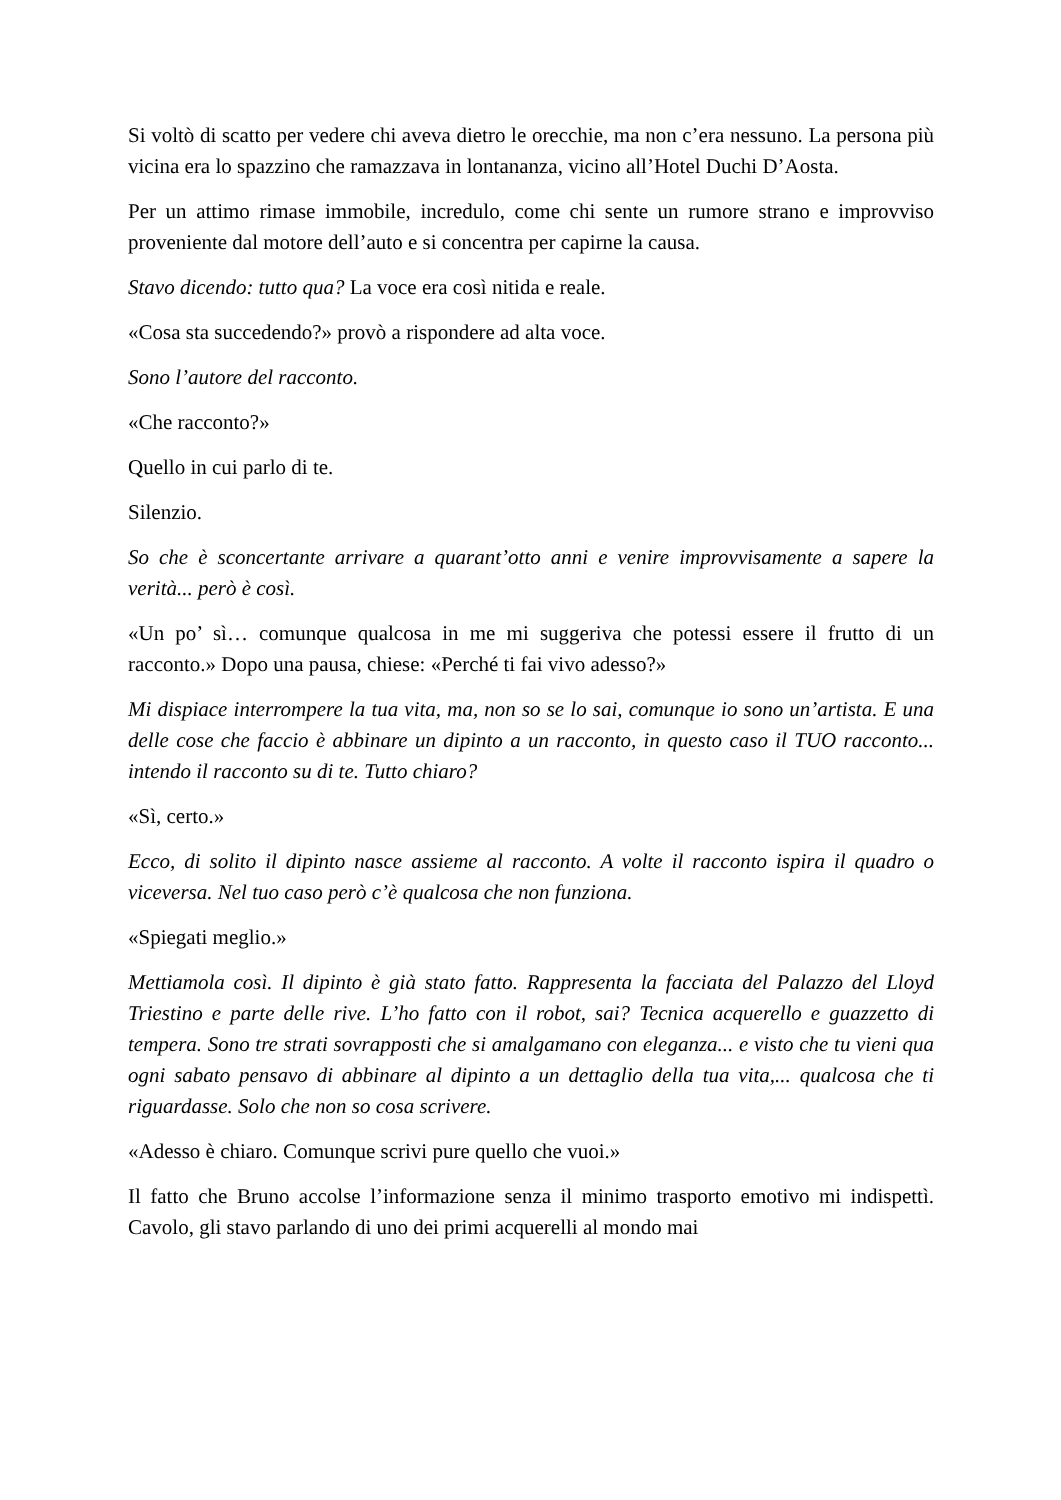Si voltò di scatto per vedere chi aveva dietro le orecchie, ma non c’era nessuno. La persona più vicina era lo spazzino che ramazzava in lontananza, vicino all’Hotel Duchi D’Aosta.
Per un attimo rimase immobile, incredulo, come chi sente un rumore strano e improvviso proveniente dal motore dell’auto e si concentra per capirne la causa.
Stavo dicendo: tutto qua? La voce era così nitida e reale.
«Cosa sta succedendo?» provò a rispondere ad alta voce.
Sono l’autore del racconto.
«Che racconto?»
Quello in cui parlo di te.
Silenzio.
So che è sconcertante arrivare a quarant’otto anni e venire improvvisamente a sapere la verità... però è così.
«Un po’ sì… comunque qualcosa in me mi suggeriva che potessi essere il frutto di un racconto.» Dopo una pausa, chiese: «Perché ti fai vivo adesso?»
Mi dispiace interrompere la tua vita, ma, non so se lo sai, comunque io sono un’artista. E una delle cose che faccio è abbinare un dipinto a un racconto, in questo caso il TUO racconto... intendo il racconto su di te. Tutto chiaro?
«Sì, certo.»
Ecco, di solito il dipinto nasce assieme al racconto. A volte il racconto ispira il quadro o viceversa. Nel tuo caso però c’è qualcosa che non funziona.
«Spiegati meglio.»
Mettiamola così. Il dipinto è già stato fatto. Rappresenta la facciata del Palazzo del Lloyd Triestino e parte delle rive. L’ho fatto con il robot, sai? Tecnica acquerello e guazzetto di tempera. Sono tre strati sovrapposti che si amalgamano con eleganza... e visto che tu vieni qua ogni sabato pensavo di abbinare al dipinto a un dettaglio della tua vita,... qualcosa che ti riguardasse. Solo che non so cosa scrivere.
«Adesso è chiaro. Comunque scrivi pure quello che vuoi.»
Il fatto che Bruno accolse l’informazione senza il minimo trasporto emotivo mi indispettì. Cavolo, gli stavo parlando di uno dei primi acquerelli al mondo mai